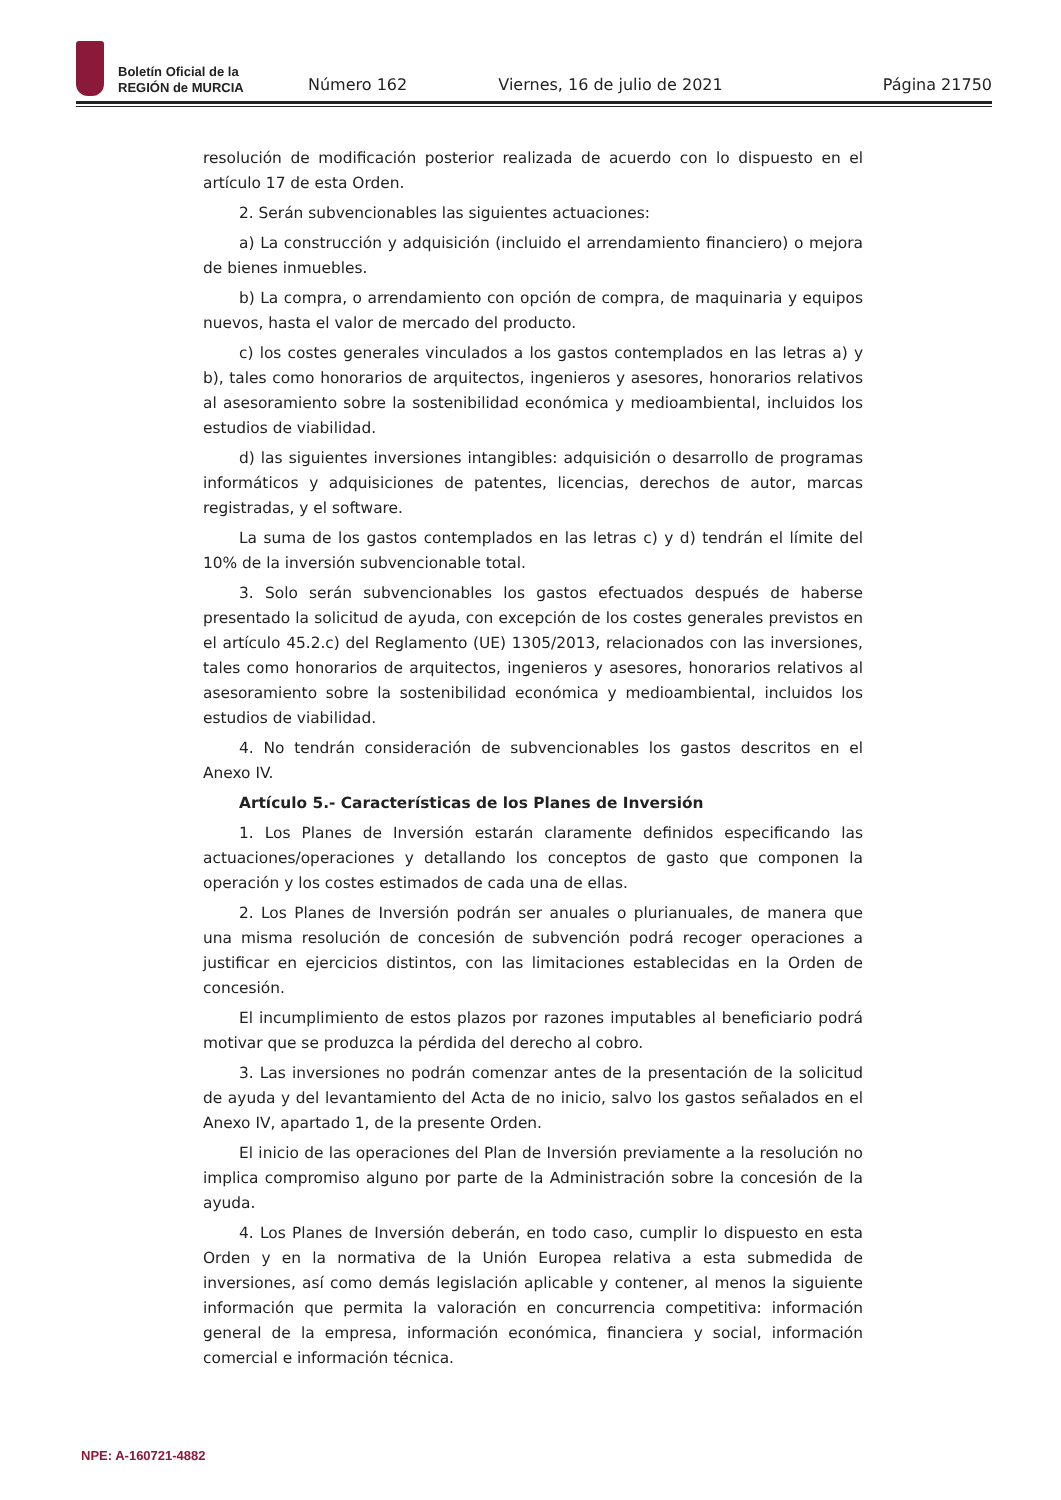Boletín Oficial de la
REGIÓN de MURCIA
Número 162
Viernes, 16 de julio de 2021
Página 21750
resolución de modificación posterior realizada de acuerdo con lo dispuesto en el artículo 17 de esta Orden.
2. Serán subvencionables las siguientes actuaciones:
a) La construcción y adquisición (incluido el arrendamiento financiero) o mejora de bienes inmuebles.
b) La compra, o arrendamiento con opción de compra, de maquinaria y equipos nuevos, hasta el valor de mercado del producto.
c) los costes generales vinculados a los gastos contemplados en las letras a) y b), tales como honorarios de arquitectos, ingenieros y asesores, honorarios relativos al asesoramiento sobre la sostenibilidad económica y medioambiental, incluidos los estudios de viabilidad.
d) las siguientes inversiones intangibles: adquisición o desarrollo de programas informáticos y adquisiciones de patentes, licencias, derechos de autor, marcas registradas, y el software.
La suma de los gastos contemplados en las letras c) y d) tendrán el límite del 10% de la inversión subvencionable total.
3. Solo serán subvencionables los gastos efectuados después de haberse presentado la solicitud de ayuda, con excepción de los costes generales previstos en el artículo 45.2.c) del Reglamento (UE) 1305/2013, relacionados con las inversiones, tales como honorarios de arquitectos, ingenieros y asesores, honorarios relativos al asesoramiento sobre la sostenibilidad económica y medioambiental, incluidos los estudios de viabilidad.
4. No tendrán consideración de subvencionables los gastos descritos en el Anexo IV.
Artículo 5.- Características de los Planes de Inversión
1. Los Planes de Inversión estarán claramente definidos especificando las actuaciones/operaciones y detallando los conceptos de gasto que componen la operación y los costes estimados de cada una de ellas.
2. Los Planes de Inversión podrán ser anuales o plurianuales, de manera que una misma resolución de concesión de subvención podrá recoger operaciones a justificar en ejercicios distintos, con las limitaciones establecidas en la Orden de concesión.
El incumplimiento de estos plazos por razones imputables al beneficiario podrá motivar que se produzca la pérdida del derecho al cobro.
3. Las inversiones no podrán comenzar antes de la presentación de la solicitud de ayuda y del levantamiento del Acta de no inicio, salvo los gastos señalados en el Anexo IV, apartado 1, de la presente Orden.
El inicio de las operaciones del Plan de Inversión previamente a la resolución no implica compromiso alguno por parte de la Administración sobre la concesión de la ayuda.
4. Los Planes de Inversión deberán, en todo caso, cumplir lo dispuesto en esta Orden y en la normativa de la Unión Europea relativa a esta submedida de inversiones, así como demás legislación aplicable y contener, al menos la siguiente información que permita la valoración en concurrencia competitiva: información general de la empresa, información económica, financiera y social, información comercial e información técnica.
NPE: A-160721-4882